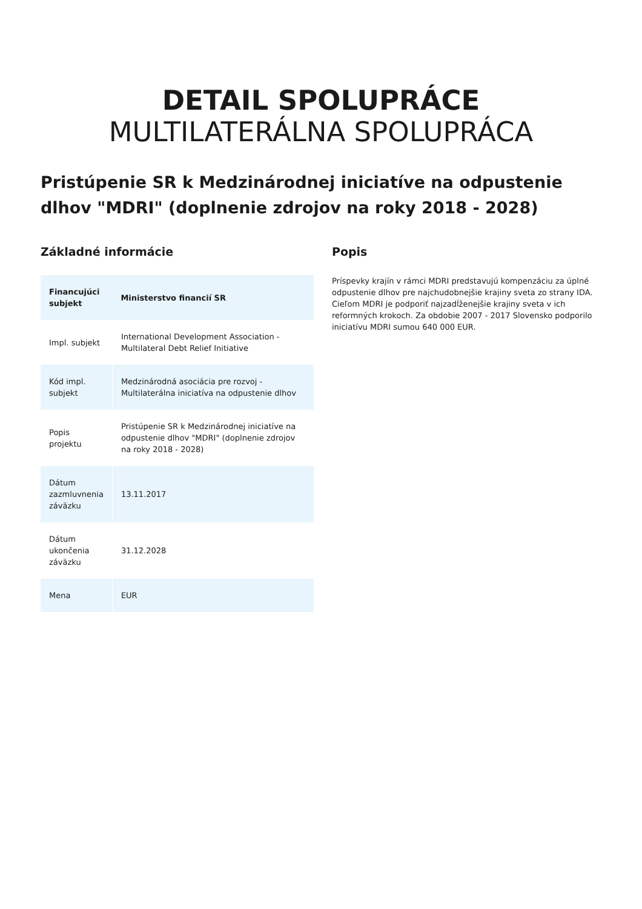DETAIL SPOLUPRÁCE
MULTILATERÁLNA SPOLUPRÁCA
Pristúpenie SR k Medzinárodnej iniciatíve na odpustenie dlhov "MDRI" (doplnenie zdrojov na roky 2018 - 2028)
Základné informácie
| Financujúci subjekt | Ministerstvo financií SR |
| --- | --- |
| Impl. subjekt | International Development Association - Multilateral Debt Relief Initiative |
| Kód impl. subjekt | Medzinárodná asociácia pre rozvoj - Multilaterálna iniciatíva na odpustenie dlhov |
| Popis projektu | Pristúpenie SR k Medzinárodnej iniciatíve na odpustenie dlhov "MDRI" (doplnenie zdrojov na roky 2018 - 2028) |
| Dátum zazmluvnenia záväzku | 13.11.2017 |
| Dátum ukončenia záväzku | 31.12.2028 |
| Mena | EUR |
Popis
Príspevky krajín v rámci MDRI predstavujú kompenzáciu za úplné odpustenie dlhov pre najchudobnejšie krajiny sveta zo strany IDA. Cieľom MDRI je podporiť najzadĺženejšie krajiny sveta v ich reformných krokoch. Za obdobie 2007 - 2017 Slovensko podporilo iniciatívu MDRI sumou 640 000 EUR.